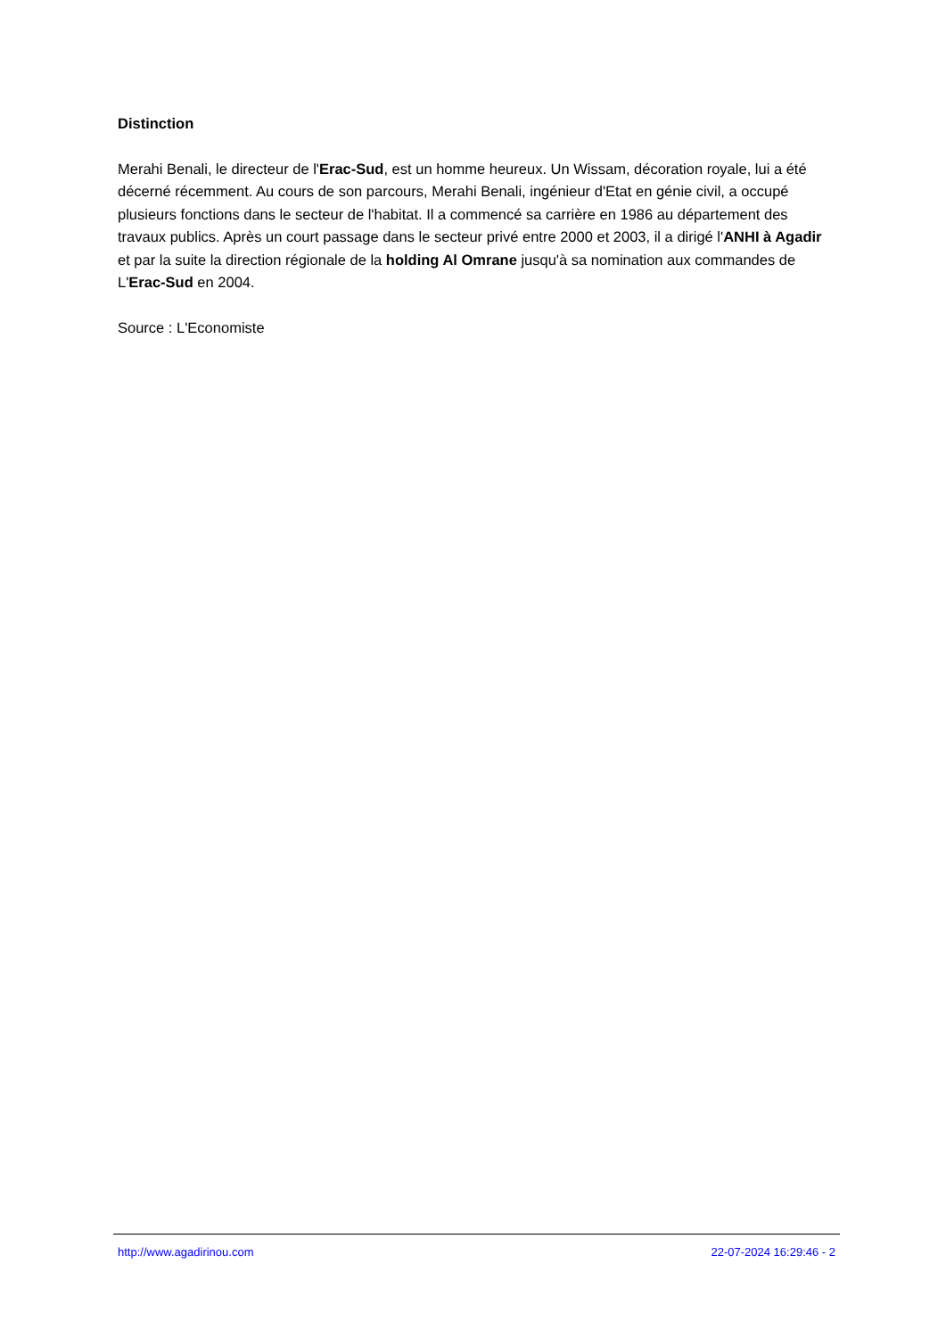Distinction
Merahi Benali, le directeur de l'Erac-Sud, est un homme heureux. Un Wissam, décoration royale, lui a été décerné récemment. Au cours de son parcours, Merahi Benali, ingénieur d'Etat en génie civil, a occupé plusieurs fonctions dans le secteur de l'habitat. Il a commencé sa carrière en 1986 au département des travaux publics. Après un court passage dans le secteur privé entre 2000 et 2003, il a dirigé l'ANHI à Agadir et par la suite la direction régionale de la holding Al Omrane jusqu'à sa nomination aux commandes de L'Erac-Sud en 2004.
Source : L'Economiste
http://www.agadirinou.com 22-07-2024 16:29:46 - 2